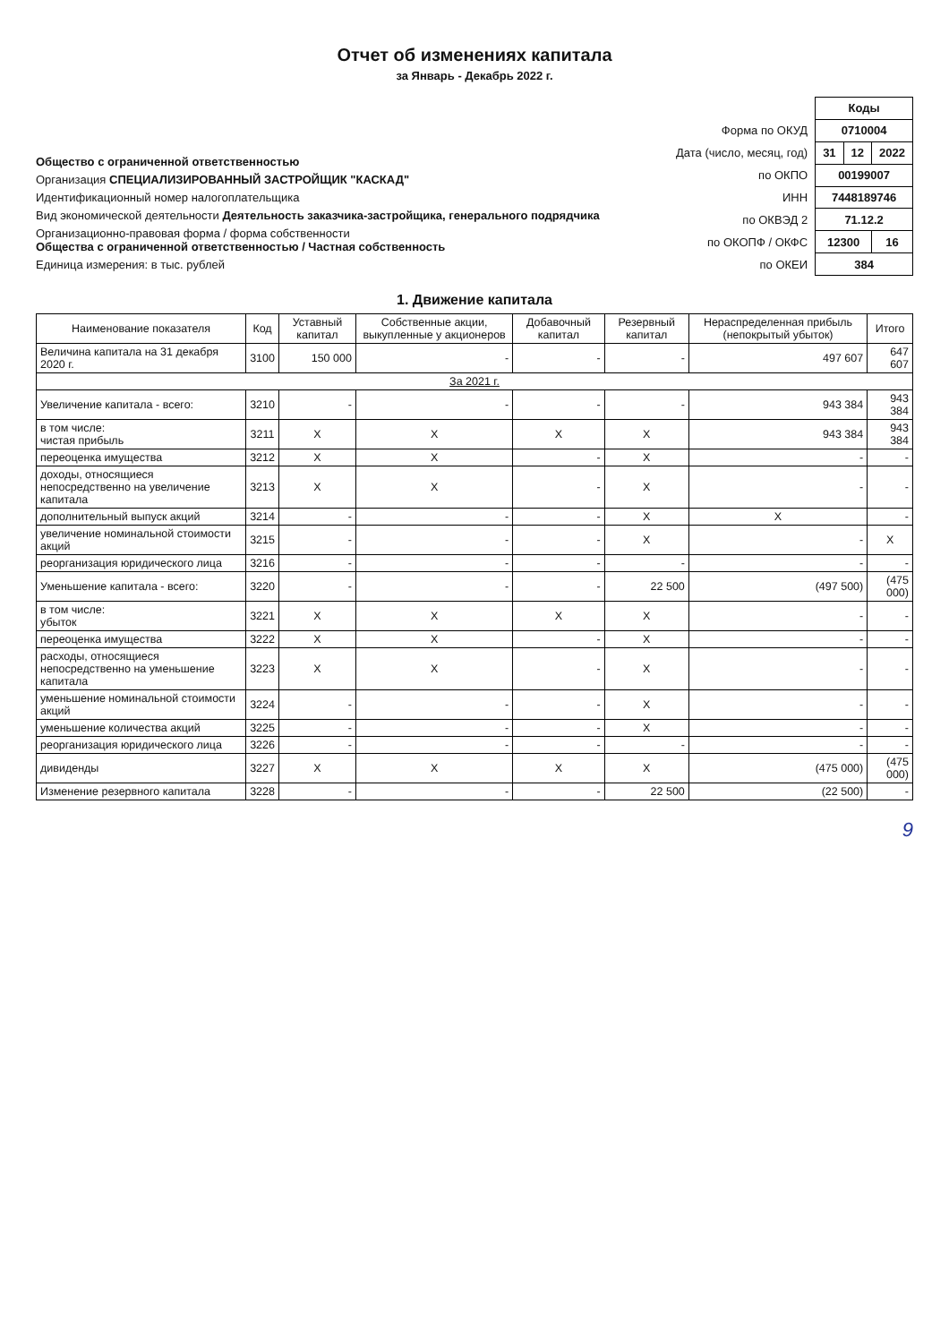Отчет об изменениях капитала
за Январь - Декабрь 2022 г.
Общество с ограниченной ответственностью
Организация СПЕЦИАЛИЗИРОВАННЫЙ ЗАСТРОЙЩИК "КАСКАД"
Идентификационный номер налогоплательщика
Вид экономической деятельности Деятельность заказчика-застройщика, генерального подрядчика
Организационно-правовая форма / форма собственности
Общества с ограниченной ответственностью / Частная собственность
Единица измерения: в тыс. рублей
| | Коды | | |
| Форма по ОКУД | 0710004 | | |
| Дата (число, месяц, год) | 31 | 12 | 2022 |
| по ОКПО | 00199007 | | |
| ИНН | 7448189746 | | |
| по ОКВЭД 2 | 71.12.2 | | |
| по ОКОПФ / ОКФС | 12300 | | 16 |
| по ОКЕИ | 384 | | |
1. Движение капитала
| Наименование показателя | Код | Уставный капитал | Собственные акции, выкупленные у акционеров | Добавочный капитал | Резервный капитал | Нераспределенная прибыль (непокрытый убыток) | Итого |
| --- | --- | --- | --- | --- | --- | --- | --- |
| Величина капитала на 31 декабря 2020 г. | 3100 | 150 000 | - | - | - | 497 607 | 647 607 |
| За 2021 г. | | | | | | | |
| Увеличение капитала - всего: | 3210 | - | - | - | - | 943 384 | 943 384 |
| в том числе: чистая прибыль | 3211 | X | X | X | X | 943 384 | 943 384 |
| переоценка имущества | 3212 | X | X | - | X | - | - |
| доходы, относящиеся непосредственно на увеличение капитала | 3213 | X | X | - | X | - | - |
| дополнительный выпуск акций | 3214 | - | - | - | X | X | - |
| увеличение номинальной стоимости акций | 3215 | - | - | - | X | - | X |
| реорганизация юридического лица | 3216 | - | - | - | - | - | - |
| Уменьшение капитала - всего: | 3220 | - | - | - | 22 500 | (497 500) | (475 000) |
| в том числе: убыток | 3221 | X | X | X | X | - | - |
| переоценка имущества | 3222 | X | X | - | X | - | - |
| расходы, относящиеся непосредственно на уменьшение капитала | 3223 | X | X | - | X | - | - |
| уменьшение номинальной стоимости акций | 3224 | - | - | - | X | - | - |
| уменьшение количества акций | 3225 | - | - | - | X | - | - |
| реорганизация юридического лица | 3226 | - | - | - | - | - | - |
| дивиденды | 3227 | X | X | X | X | (475 000) | (475 000) |
| Изменение резервного капитала | 3228 | - | - | - | 22 500 | (22 500) | - |
9